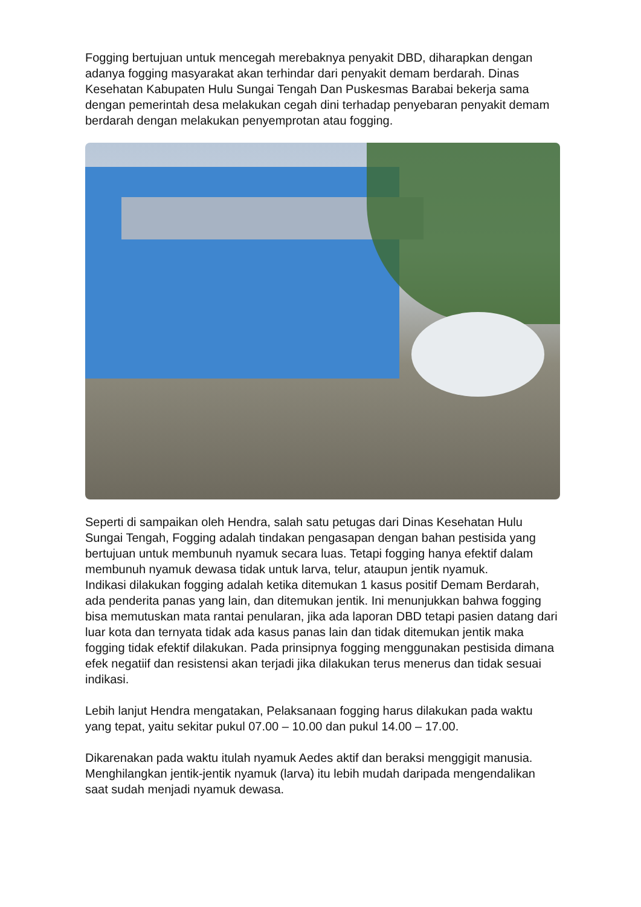Fogging bertujuan untuk mencegah merebaknya penyakit DBD, diharapkan dengan adanya fogging masyarakat akan terhindar dari penyakit demam berdarah. Dinas Kesehatan Kabupaten Hulu Sungai Tengah Dan Puskesmas Barabai bekerja sama dengan pemerintah desa melakukan cegah dini terhadap penyebaran penyakit demam berdarah dengan melakukan penyemprotan atau fogging.
Seperti di sampaikan oleh Hendra, salah satu petugas dari Dinas Kesehatan Hulu Sungai Tengah, Fogging adalah tindakan pengasapan dengan bahan pestisida yang bertujuan untuk membunuh nyamuk secara luas. Tetapi fogging hanya efektif dalam membunuh nyamuk dewasa tidak untuk larva, telur, ataupun jentik nyamuk.
Indikasi dilakukan fogging adalah ketika ditemukan 1 kasus positif Demam Berdarah, ada penderita panas yang lain, dan ditemukan jentik. Ini menunjukkan bahwa fogging bisa memutuskan mata rantai penularan, jika ada laporan DBD tetapi pasien datang dari luar kota dan ternyata tidak ada kasus panas lain dan tidak ditemukan jentik maka fogging tidak efektif dilakukan. Pada prinsipnya fogging menggunakan pestisida dimana efek negatiif dan resistensi akan terjadi jika dilakukan terus menerus dan tidak sesuai indikasi.
Lebih lanjut Hendra mengatakan, Pelaksanaan fogging harus dilakukan pada waktu yang tepat, yaitu sekitar pukul 07.00 – 10.00 dan pukul 14.00 – 17.00.
Dikarenakan pada waktu itulah nyamuk Aedes aktif dan beraksi menggigit manusia.
Menghilangkan jentik-jentik nyamuk (larva) itu lebih mudah daripada mengendalikan saat sudah menjadi nyamuk dewasa.